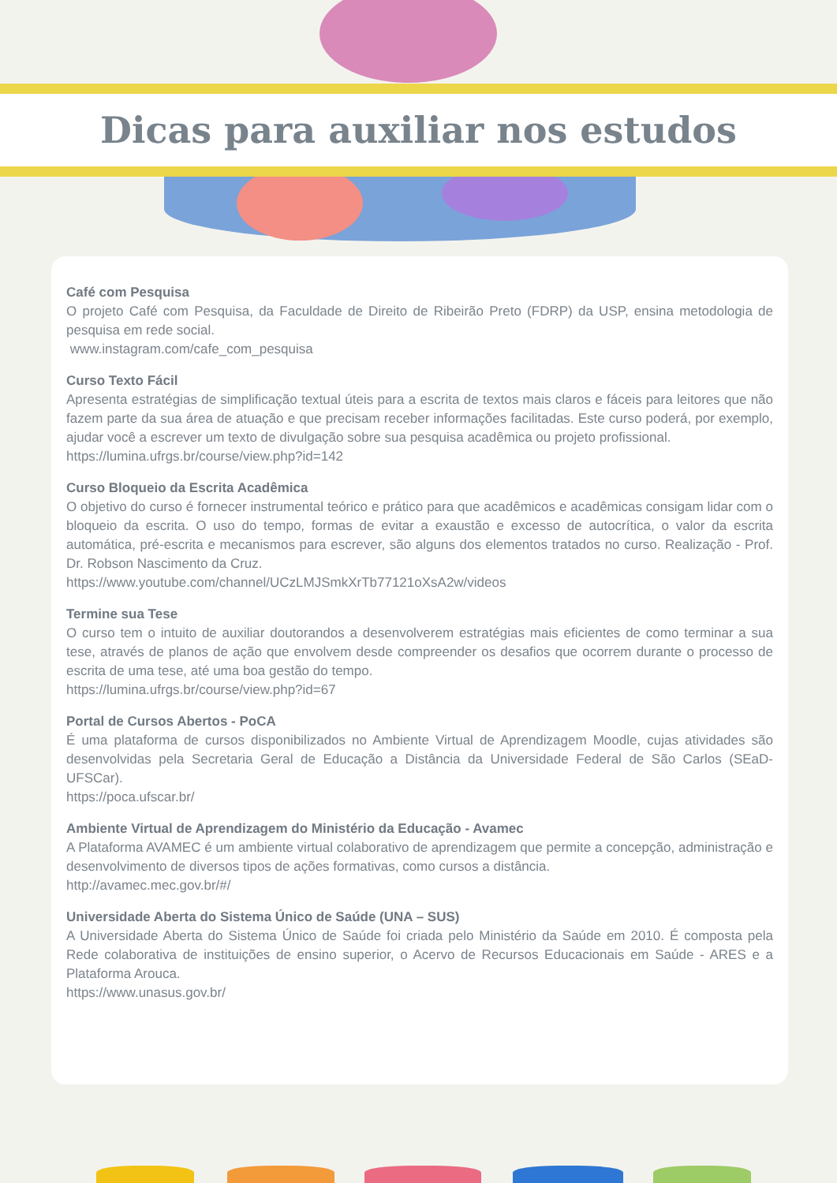Dicas para auxiliar nos estudos
Café com Pesquisa
O projeto Café com Pesquisa, da Faculdade de Direito de Ribeirão Preto (FDRP) da USP, ensina metodologia de pesquisa em rede social.
www.instagram.com/cafe_com_pesquisa
Curso Texto Fácil
Apresenta estratégias de simplificação textual úteis para a escrita de textos mais claros e fáceis para leitores que não fazem parte da sua área de atuação e que precisam receber informações facilitadas. Este curso poderá, por exemplo, ajudar você a escrever um texto de divulgação sobre sua pesquisa acadêmica ou projeto profissional.
https://lumina.ufrgs.br/course/view.php?id=142
Curso Bloqueio da Escrita Acadêmica
O objetivo do curso é fornecer instrumental teórico e prático para que acadêmicos e acadêmicas consigam lidar com o bloqueio da escrita. O uso do tempo, formas de evitar a exaustão e excesso de autocrítica, o valor da escrita automática, pré-escrita e mecanismos para escrever, são alguns dos elementos tratados no curso. Realização - Prof. Dr. Robson Nascimento da Cruz.
https://www.youtube.com/channel/UCzLMJSmkXrTb77121oXsA2w/videos
Termine sua Tese
O curso tem o intuito de auxiliar doutorandos a desenvolverem estratégias mais eficientes de como terminar a sua tese, através de planos de ação que envolvem desde compreender os desafios que ocorrem durante o processo de escrita de uma tese, até uma boa gestão do tempo.
https://lumina.ufrgs.br/course/view.php?id=67
Portal de Cursos Abertos - PoCA
É uma plataforma de cursos disponibilizados no Ambiente Virtual de Aprendizagem Moodle, cujas atividades são desenvolvidas pela Secretaria Geral de Educação a Distância da Universidade Federal de São Carlos (SEaD-UFSCar).
https://poca.ufscar.br/
Ambiente Virtual de Aprendizagem do Ministério da Educação - Avamec
A Plataforma AVAMEC é um ambiente virtual colaborativo de aprendizagem que permite a concepção, administração e desenvolvimento de diversos tipos de ações formativas, como cursos a distância.
http://avamec.mec.gov.br/#/
Universidade Aberta do Sistema Único de Saúde (UNA – SUS)
A Universidade Aberta do Sistema Único de Saúde foi criada pelo Ministério da Saúde em 2010. É composta pela Rede colaborativa de instituições de ensino superior, o Acervo de Recursos Educacionais em Saúde - ARES e a Plataforma Arouca.
https://www.unasus.gov.br/